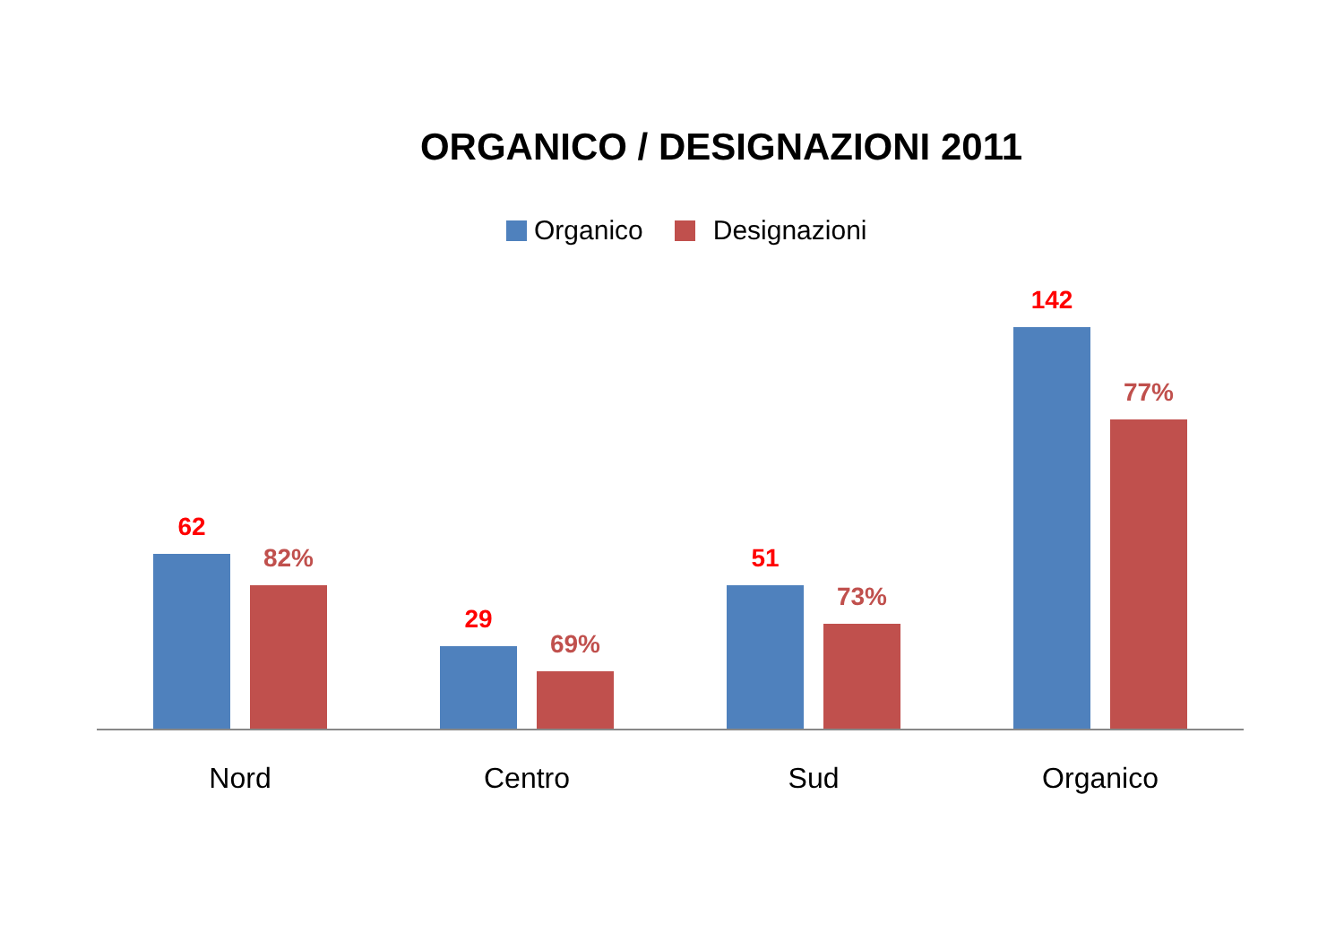ORGANICO / DESIGNAZIONI 2011
Organico Designazioni
62
82%
29
69%
51
73%
142
77%
Nord Centro Sud Organico